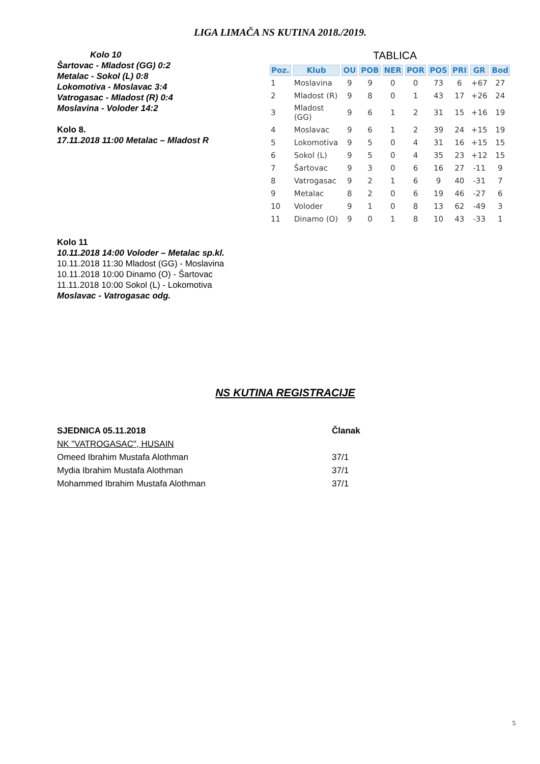LIGA LIMAČA NS KUTINA 2018./2019.
Kolo 10
Šartovac - Mladost (GG) 0:2
Metalac - Sokol (L) 0:8
Lokomotiva - Moslavac 3:4
Vatrogasac - Mladost (R) 0:4
Moslavina - Voloder 14:2
Kolo 8.
17.11.2018 11:00 Metalac – Mladost R
TABLICA
| Poz. | Klub | OU | POB | NER | POR | POS | PRI | GR | Bod |
| --- | --- | --- | --- | --- | --- | --- | --- | --- | --- |
| 1 | Moslavina | 9 | 9 | 0 | 0 | 73 | 6 | +67 | 27 |
| 2 | Mladost (R) | 9 | 8 | 0 | 1 | 43 | 17 | +26 | 24 |
| 3 | Mladost (GG) | 9 | 6 | 1 | 2 | 31 | 15 | +16 | 19 |
| 4 | Moslavac | 9 | 6 | 1 | 2 | 39 | 24 | +15 | 19 |
| 5 | Lokomotiva | 9 | 5 | 0 | 4 | 31 | 16 | +15 | 15 |
| 6 | Sokol (L) | 9 | 5 | 0 | 4 | 35 | 23 | +12 | 15 |
| 7 | Šartovac | 9 | 3 | 0 | 6 | 16 | 27 | -11 | 9 |
| 8 | Vatrogasac | 9 | 2 | 1 | 6 | 9 | 40 | -31 | 7 |
| 9 | Metalac | 8 | 2 | 0 | 6 | 19 | 46 | -27 | 6 |
| 10 | Voloder | 9 | 1 | 0 | 8 | 13 | 62 | -49 | 3 |
| 11 | Dinamo (O) | 9 | 0 | 1 | 8 | 10 | 43 | -33 | 1 |
Kolo 11
10.11.2018 14:00 Voloder – Metalac sp.kl.
10.11.2018 11:30 Mladost (GG) - Moslavina
10.11.2018 10:00 Dinamo (O) - Šartovac
11.11.2018 10:00 Sokol (L) - Lokomotiva
Moslavac - Vatrogasac odg.
NS KUTINA REGISTRACIJE
SJEDNICA 05.11.2018 Članak
NK "VATROGASAC", HUSAIN
Omeed Ibrahim Mustafa Alothman 37/1
Mydia Ibrahim Mustafa Alothman 37/1
Mohammed Ibrahim Mustafa Alothman 37/1
5